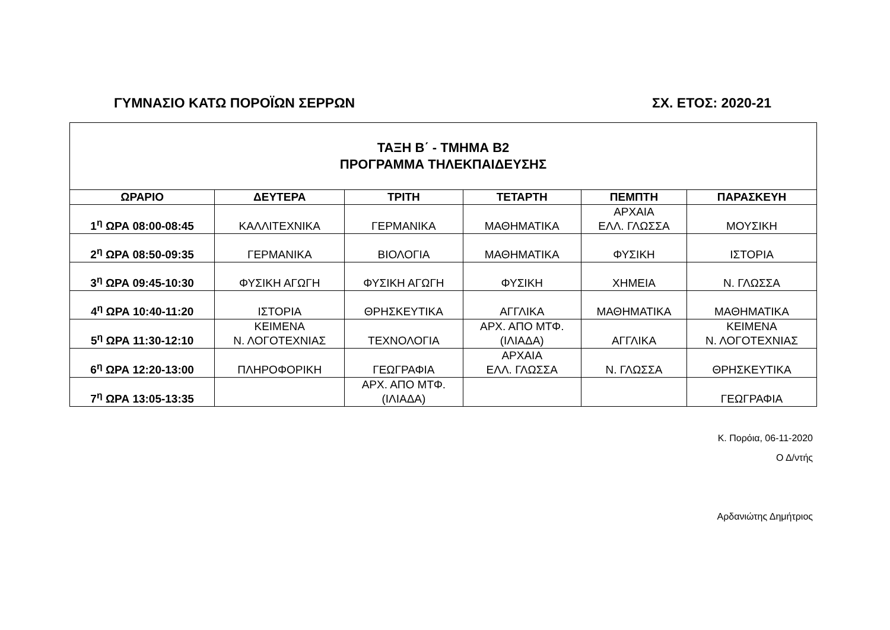ΓΥΜΝΑΣΙΟ ΚΑΤΩ ΠΟΡΟΪΩΝ ΣΕΡΡΩΝ ΣΧ. ΕΤΟΣ: 2020-21
| ΤΑΞΗ Β΄ - ΤΜΗΜΑ Β2 ΠΡΟΓΡΑΜΜΑ ΤΗΛΕΚΠΑΙΔΕΥΣΗΣ | | | | | |
| ΩΡΑΡΙΟ | ΔΕΥΤΕΡΑ | ΤΡΙΤΗ | ΤΕΤΑΡΤΗ | ΠΕΜΠΤΗ | ΠΑΡΑΣΚΕΥΗ |
| 1<sup>η</sup> ΩΡΑ 08:00-08:45 | ΚΑΛΛΙΤΕΧΝΙΚΑ | ΓΕΡΜΑΝΙΚΑ | ΜΑΘΗΜΑΤΙΚΑ | ΑΡΧΑΙΑ ΕΛΛ. ΓΛΩΣΣΑ | ΜΟΥΣΙΚΗ |
| 2<sup>η</sup> ΩΡΑ 08:50-09:35 | ΓΕΡΜΑΝΙΚΑ | ΒΙΟΛΟΓΙΑ | ΜΑΘΗΜΑΤΙΚΑ | ΦΥΣΙΚΗ | ΙΣΤΟΡΙΑ |
| 3<sup>η</sup> ΩΡΑ 09:45-10:30 | ΦΥΣΙΚΗ ΑΓΩΓΗ | ΦΥΣΙΚΗ ΑΓΩΓΗ | ΦΥΣΙΚΗ | ΧΗΜΕΙΑ | Ν. ΓΛΩΣΣΑ |
| 4<sup>η</sup> ΩΡΑ 10:40-11:20 | ΙΣΤΟΡΙΑ | ΘΡΗΣΚΕΥΤΙΚΑ | ΑΓΓΛΙΚΑ | ΜΑΘΗΜΑΤΙΚΑ | ΜΑΘΗΜΑΤΙΚΑ |
| 5<sup>η</sup> ΩΡΑ 11:30-12:10 | ΚΕΙΜΕΝΑ Ν. ΛΟΓΟΤΕΧΝΙΑΣ | ΤΕΧΝΟΛΟΓΙΑ | ΑΡΧ. ΑΠΟ ΜΤΦ. (ΙΛΙΑΔΑ) | ΑΓΓΛΙΚΑ | ΚΕΙΜΕΝΑ Ν. ΛΟΓΟΤΕΧΝΙΑΣ |
| 6<sup>η</sup> ΩΡΑ 12:20-13:00 | ΠΛΗΡΟΦΟΡΙΚΗ | ΓΕΩΓΡΑΦΙΑ | ΑΡΧΑΙΑ ΕΛΛ. ΓΛΩΣΣΑ | Ν. ΓΛΩΣΣΑ | ΘΡΗΣΚΕΥΤΙΚΑ |
| 7<sup>η</sup> ΩΡΑ 13:05-13:35 | | ΑΡΧ. ΑΠΟ ΜΤΦ. (ΙΛΙΑΔΑ) | | | ΓΕΩΓΡΑΦΙΑ |
Κ. Πορόια, 06-11-2020
Ο Δ/ντής
Αρδανιώτης Δημήτριος